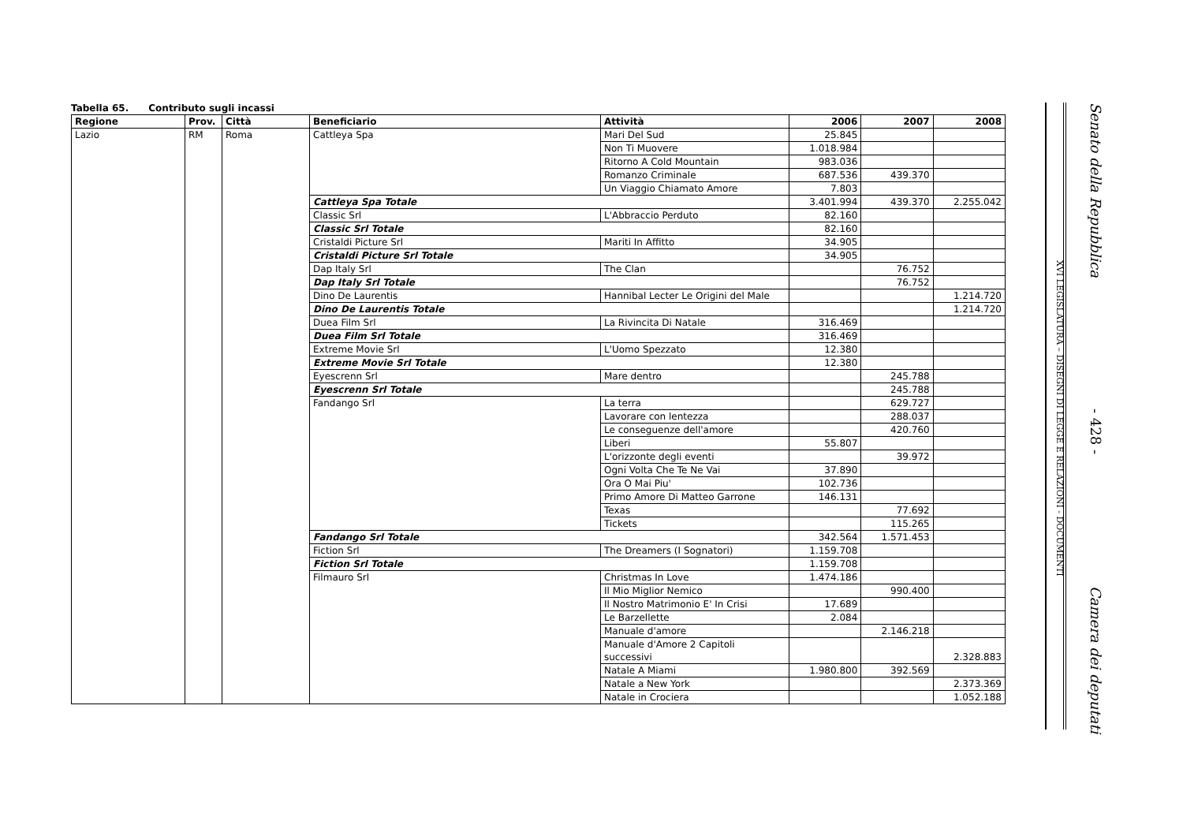Tabella 65. Contributo sugli incassi
| Regione | Prov. | Città | Beneficiario | Attività | 2006 | 2007 | 2008 |
| --- | --- | --- | --- | --- | --- | --- | --- |
| Lazio | RM | Roma | Cattleya Spa | Mari Del Sud | 25.845 | | |
| | | | | Non Ti Muovere | 1.018.984 | | |
| | | | | Ritorno A Cold Mountain | 983.036 | | |
| | | | | Romanzo Criminale | 687.536 | 439.370 | |
| | | | | Un Viaggio Chiamato Amore | 7.803 | | |
| | | | Cattleya Spa Totale | | 3.401.994 | 439.370 | 2.255.042 |
| | | | Classic Srl | L'Abbraccio Perduto | 82.160 | | |
| | | | Classic Srl Totale | | 82.160 | | |
| | | | Cristaldi Picture Srl | Mariti In Affitto | 34.905 | | |
| | | | Cristaldi Picture Srl Totale | | 34.905 | | |
| | | | Dap Italy Srl | The Clan | | 76.752 | |
| | | | Dap Italy Srl Totale | | | 76.752 | |
| | | | Dino De Laurentis | Hannibal Lecter Le Origini del Male | | | 1.214.720 |
| | | | Dino De Laurentis Totale | | | | 1.214.720 |
| | | | Duea Film Srl | La Rivincita Di Natale | 316.469 | | |
| | | | Duea Film Srl Totale | | 316.469 | | |
| | | | Extreme Movie Srl | L'Uomo Spezzato | 12.380 | | |
| | | | Extreme Movie Srl Totale | | 12.380 | | |
| | | | Eyescrenn Srl | Mare dentro | | 245.788 | |
| | | | Eyescrenn Srl Totale | | | 245.788 | |
| | | | Fandango Srl | La terra | | 629.727 | |
| | | | | Lavorare con lentezza | | 288.037 | |
| | | | | Le conseguenze dell'amore | | 420.760 | |
| | | | | Liberi | 55.807 | | |
| | | | | L'orizzonte degli eventi | | 39.972 | |
| | | | | Ogni Volta Che Te Ne Vai | 37.890 | | |
| | | | | Ora O Mai Piu' | 102.736 | | |
| | | | | Primo Amore Di Matteo Garrone | 146.131 | | |
| | | | | Texas | | 77.692 | |
| | | | | Tickets | | 115.265 | |
| | | | Fandango Srl Totale | | 342.564 | 1.571.453 | |
| | | | Fiction Srl | The Dreamers (I Sognatori) | 1.159.708 | | |
| | | | Fiction Srl Totale | | 1.159.708 | | |
| | | | Filmauro Srl | Christmas In Love | 1.474.186 | | |
| | | | | Il Mio Miglior Nemico | | 990.400 | |
| | | | | Il Nostro Matrimonio E' In Crisi | 17.689 | | |
| | | | | Le Barzellette | 2.084 | | |
| | | | | Manuale d'amore | | 2.146.218 | |
| | | | | Manuale d'Amore 2 Capitoli successivi | | | 2.328.883 |
| | | | | Natale A Miami | 1.980.800 | 392.569 | |
| | | | | Natale a New York | | | 2.373.369 |
| | | | | Natale in Crociera | | | 1.052.188 |
XVI LEGISLATURA – DISEGNI DI LEGGE E RELAZIONI - DOCUMENTI
Senato della Repubblica
- 428 -
Camera dei deputati